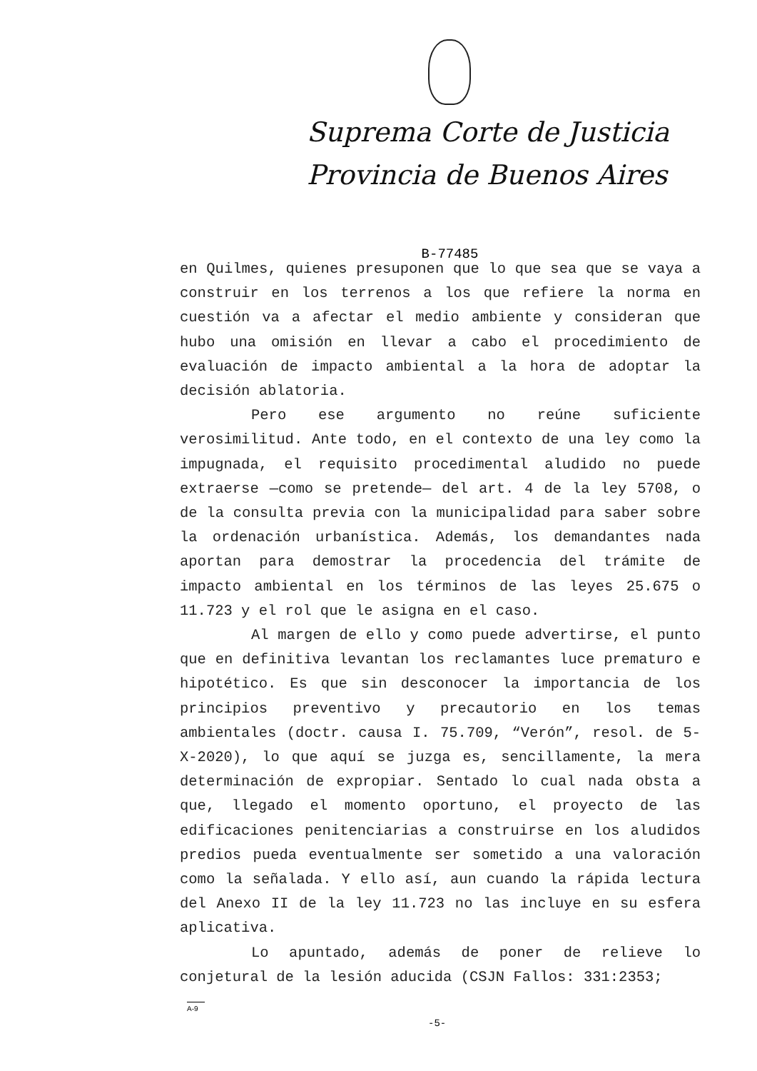Suprema Corte de Justicia
Provincia de Buenos Aires
B-77485
en Quilmes, quienes presuponen que lo que sea que se vaya a construir en los terrenos a los que refiere la norma en cuestión va a afectar el medio ambiente y consideran que hubo una omisión en llevar a cabo el procedimiento de evaluación de impacto ambiental a la hora de adoptar la decisión ablatoria.
Pero ese argumento no reúne suficiente verosimilitud. Ante todo, en el contexto de una ley como la impugnada, el requisito procedimental aludido no puede extraerse —como se pretende— del art. 4 de la ley 5708, o de la consulta previa con la municipalidad para saber sobre la ordenación urbanística. Además, los demandantes nada aportan para demostrar la procedencia del trámite de impacto ambiental en los términos de las leyes 25.675 o 11.723 y el rol que le asigna en el caso.
Al margen de ello y como puede advertirse, el punto que en definitiva levantan los reclamantes luce prematuro e hipotético. Es que sin desconocer la importancia de los principios preventivo y precautorio en los temas ambientales (doctr. causa I. 75.709, “Verón”, resol. de 5-X-2020), lo que aquí se juzga es, sencillamente, la mera determinación de expropiar. Sentado lo cual nada obsta a que, llegado el momento oportuno, el proyecto de las edificaciones penitenciarias a construirse en los aludidos predios pueda eventualmente ser sometido a una valoración como la señalada. Y ello así, aun cuando la rápida lectura del Anexo II de la ley 11.723 no las incluye en su esfera aplicativa.
Lo apuntado, además de poner de relieve lo conjetural de la lesión aducida (CSJN Fallos: 331:2353;
A-9
-5-